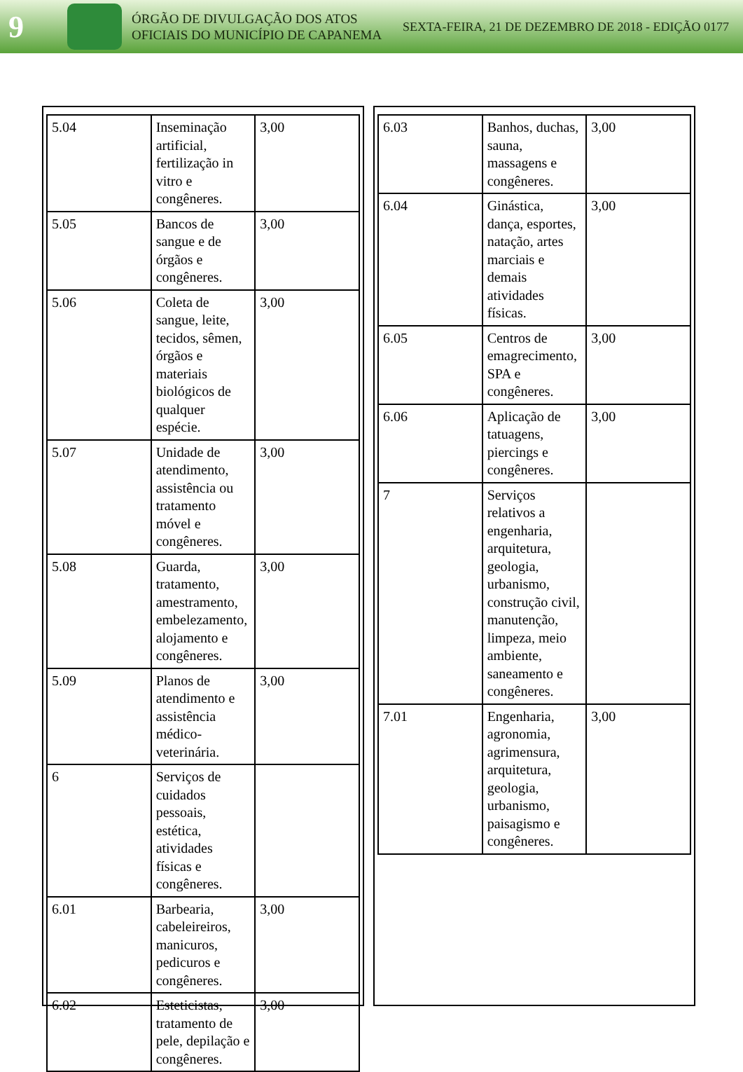9
ÓRGÃO DE DIVULGAÇÃO DOS ATOS OFICIAIS DO MUNICÍPIO DE CAPANEMA
SEXTA-FEIRA, 21 DE DEZEMBRO DE 2018 - EDIÇÃO 0177
| 5.04 | Inseminação artificial, fertilização in vitro e congêneres. | 3,00 |
| 5.05 | Bancos de sangue e de órgãos e congêneres. | 3,00 |
| 5.06 | Coleta de sangue, leite, tecidos, sêmen, órgãos e materiais biológicos de qualquer espécie. | 3,00 |
| 5.07 | Unidade de atendimento, assistência ou tratamento móvel e congêneres. | 3,00 |
| 5.08 | Guarda, tratamento, amestramento, embelezamento, alojamento e congêneres. | 3,00 |
| 5.09 | Planos de atendimento e assistência médico-veterinária. | 3,00 |
| 6 | Serviços de cuidados pessoais, estética, atividades físicas e congêneres. | |
| 6.01 | Barbearia, cabeleireiros, manicuros, pedicuros e congêneres. | 3,00 |
| 6.02 | Esteticistas, tratamento de pele, depilação e congêneres. | 3,00 |
| 6.03 | Banhos, duchas, sauna, massagens e congêneres. | 3,00 |
| 6.04 | Ginástica, dança, esportes, natação, artes marciais e demais atividades físicas. | 3,00 |
| 6.05 | Centros de emagrecimento, SPA e congêneres. | 3,00 |
| 6.06 | Aplicação de tatuagens, piercings e congêneres. | 3,00 |
| 7 | Serviços relativos a engenharia, arquitetura, geologia, urbanismo, construção civil, manutenção, limpeza, meio ambiente, saneamento e congêneres. | |
| 7.01 | Engenharia, agronomia, agrimensura, arquitetura, geologia, urbanismo, paisagismo e congêneres. | 3,00 |